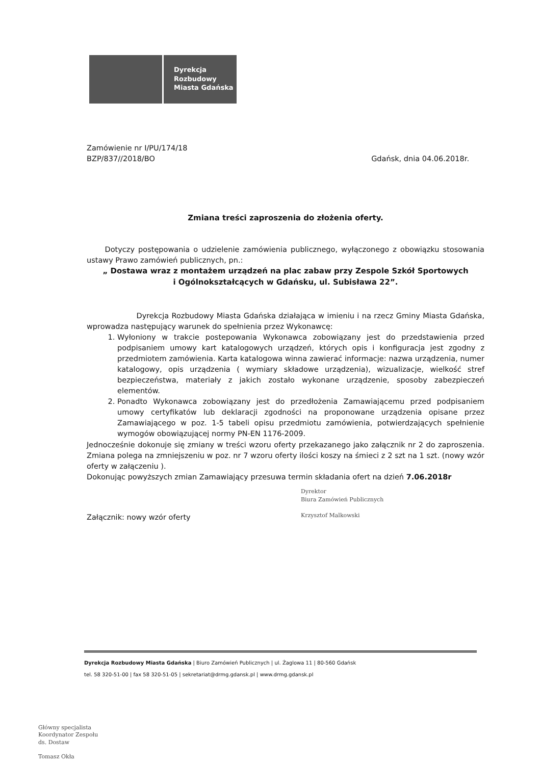Dyrekcja
Rozbudowy
Miasta Gdańska
Zamówienie nr I/PU/174/18
BZP/837//2018/BO
Gdańsk, dnia 04.06.2018r.
Zmiana treści zaproszenia do złożenia oferty.
Dotyczy postępowania o udzielenie zamówienia publicznego, wyłączonego z obowiązku stosowania ustawy Prawo zamówień publicznych, pn.:
„ Dostawa wraz z montażem urządzeń na plac zabaw przy Zespole Szkół Sportowych
i Ogólnokształcących w Gdańsku, ul. Subisława 22”.
Dyrekcja Rozbudowy Miasta Gdańska działająca w imieniu i na rzecz Gminy Miasta Gdańska, wprowadza następujący warunek do spełnienia przez Wykonawcę:
1. Wyłoniony w trakcie postepowania Wykonawca zobowiązany jest do przedstawienia przed podpisaniem umowy kart katalogowych urządzeń, których opis i konfiguracja jest zgodny z przedmiotem zamówienia. Karta katalogowa winna zawierać informacje: nazwa urządzenia, numer katalogowy, opis urządzenia ( wymiary składowe urządzenia), wizualizacje, wielkość stref bezpieczeństwa, materiały z jakich zostało wykonane urządzenie, sposoby zabezpieczeń elementów.
2. Ponadto Wykonawca zobowiązany jest do przedłożenia Zamawiającemu przed podpisaniem umowy certyfikatów lub deklaracji zgodności na proponowane urządzenia opisane przez Zamawiającego w poz. 1-5 tabeli opisu przedmiotu zamówienia, potwierdzających spełnienie wymogów obowiązującej normy PN-EN 1176-2009.
Jednocześnie dokonuje się zmiany w treści wzoru oferty przekazanego jako załącznik nr 2 do zaproszenia. Zmiana polega na zmniejszeniu w poz. nr 7 wzoru oferty ilości koszy na śmieci z 2 szt na 1 szt. (nowy wzór oferty w załączeniu ).
Dokonując powyższych zmian Zamawiający przesuwa termin składania ofert na dzień 7.06.2018r
Dyrektor
Biura Zamówień Publicznych
Krzysztof Malkowski
Załącznik: nowy wzór oferty
Dyrekcja Rozbudowy Miasta Gdańska | Biuro Zamówień Publicznych | ul. Żaglowa 11 | 80-560 Gdańsk
tel. 58 320-51-00 | fax 58 320-51-05 | sekretariat@drmg.gdansk.pl | www.drmg.gdansk.pl
Główny specjalista
Koordynator Zespołu
ds. Dostaw
Tomasz Okła